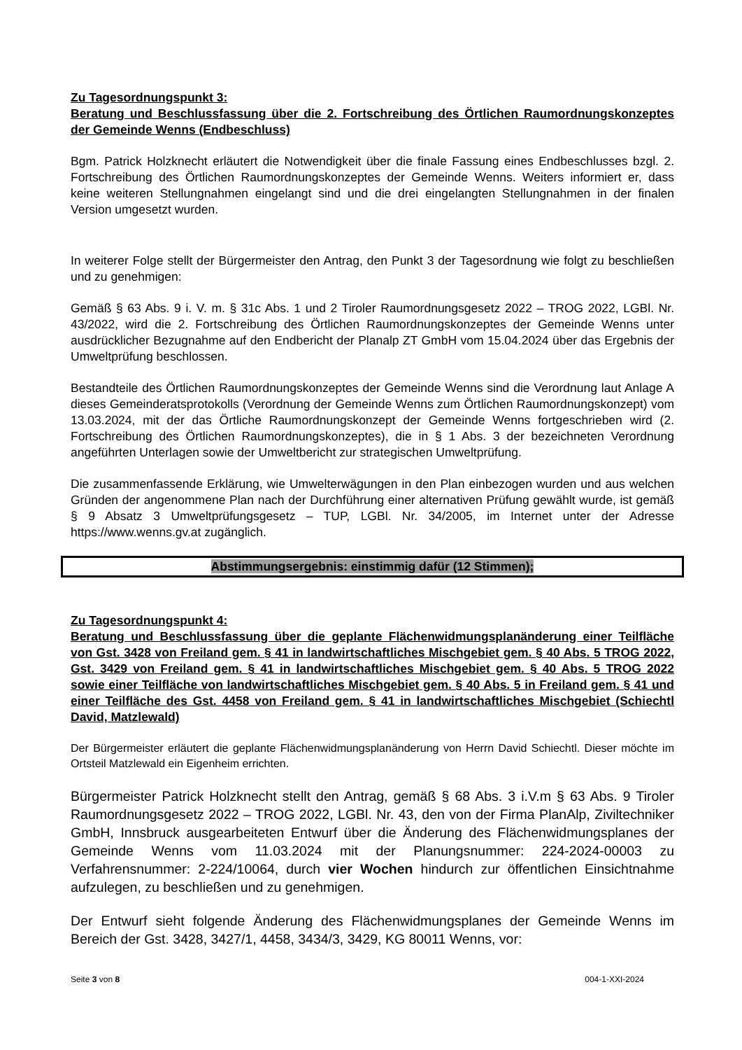Zu Tagesordnungspunkt 3:
Beratung und Beschlussfassung über die 2. Fortschreibung des Örtlichen Raumordnungskonzeptes der Gemeinde Wenns (Endbeschluss)
Bgm. Patrick Holzknecht erläutert die Notwendigkeit über die finale Fassung eines Endbeschlusses bzgl. 2. Fortschreibung des Örtlichen Raumordnungskonzeptes der Gemeinde Wenns. Weiters informiert er, dass keine weiteren Stellungnahmen eingelangt sind und die drei eingelangten Stellungnahmen in der finalen Version umgesetzt wurden.
In weiterer Folge stellt der Bürgermeister den Antrag, den Punkt 3 der Tagesordnung wie folgt zu beschließen und zu genehmigen:
Gemäß § 63 Abs. 9 i. V. m. § 31c Abs. 1 und 2 Tiroler Raumordnungsgesetz 2022 – TROG 2022, LGBl. Nr. 43/2022, wird die 2. Fortschreibung des Örtlichen Raumordnungskonzeptes der Gemeinde Wenns unter ausdrücklicher Bezugnahme auf den Endbericht der Planalp ZT GmbH vom 15.04.2024 über das Ergebnis der Umweltprüfung beschlossen.
Bestandteile des Örtlichen Raumordnungskonzeptes der Gemeinde Wenns sind die Verordnung laut Anlage A dieses Gemeinderatsprotokolls (Verordnung der Gemeinde Wenns zum Örtlichen Raumordnungskonzept) vom 13.03.2024, mit der das Örtliche Raumordnungskonzept der Gemeinde Wenns fortgeschrieben wird (2. Fortschreibung des Örtlichen Raumordnungskonzeptes), die in § 1 Abs. 3 der bezeichneten Verordnung angeführten Unterlagen sowie der Umweltbericht zur strategischen Umweltprüfung.
Die zusammenfassende Erklärung, wie Umwelterwägungen in den Plan einbezogen wurden und aus welchen Gründen der angenommene Plan nach der Durchführung einer alternativen Prüfung gewählt wurde, ist gemäß § 9 Absatz 3 Umweltprüfungsgesetz – TUP, LGBl. Nr. 34/2005, im Internet unter der Adresse https://www.wenns.gv.at zugänglich.
Abstimmungsergebnis: einstimmig dafür (12 Stimmen);
Zu Tagesordnungspunkt 4:
Beratung und Beschlussfassung über die geplante Flächenwidmungsplanänderung einer Teilfläche von Gst. 3428 von Freiland gem. § 41 in landwirtschaftliches Mischgebiet gem. § 40 Abs. 5 TROG 2022, Gst. 3429 von Freiland gem. § 41 in landwirtschaftliches Mischgebiet gem. § 40 Abs. 5 TROG 2022 sowie einer Teilfläche von landwirtschaftliches Mischgebiet gem. § 40 Abs. 5 in Freiland gem. § 41 und einer Teilfläche des Gst. 4458 von Freiland gem. § 41 in landwirtschaftliches Mischgebiet (Schiechtl David, Matzlewald)
Der Bürgermeister erläutert die geplante Flächenwidmungsplanänderung von Herrn David Schiechtl. Dieser möchte im Ortsteil Matzlewald ein Eigenheim errichten.
Bürgermeister Patrick Holzknecht stellt den Antrag, gemäß § 68 Abs. 3 i.V.m § 63 Abs. 9 Tiroler Raumordnungsgesetz 2022 – TROG 2022, LGBl. Nr. 43, den von der Firma PlanAlp, Ziviltechniker GmbH, Innsbruck ausgearbeiteten Entwurf über die Änderung des Flächenwidmungsplanes der Gemeinde Wenns vom 11.03.2024 mit der Planungsnummer: 224-2024-00003 zu Verfahrensnummer: 2-224/10064, durch vier Wochen hindurch zur öffentlichen Einsichtnahme aufzulegen, zu beschließen und zu genehmigen.
Der Entwurf sieht folgende Änderung des Flächenwidmungsplanes der Gemeinde Wenns im Bereich der Gst. 3428, 3427/1, 4458, 3434/3, 3429, KG 80011 Wenns, vor:
Seite 3 von 8 004-1-XXI-2024